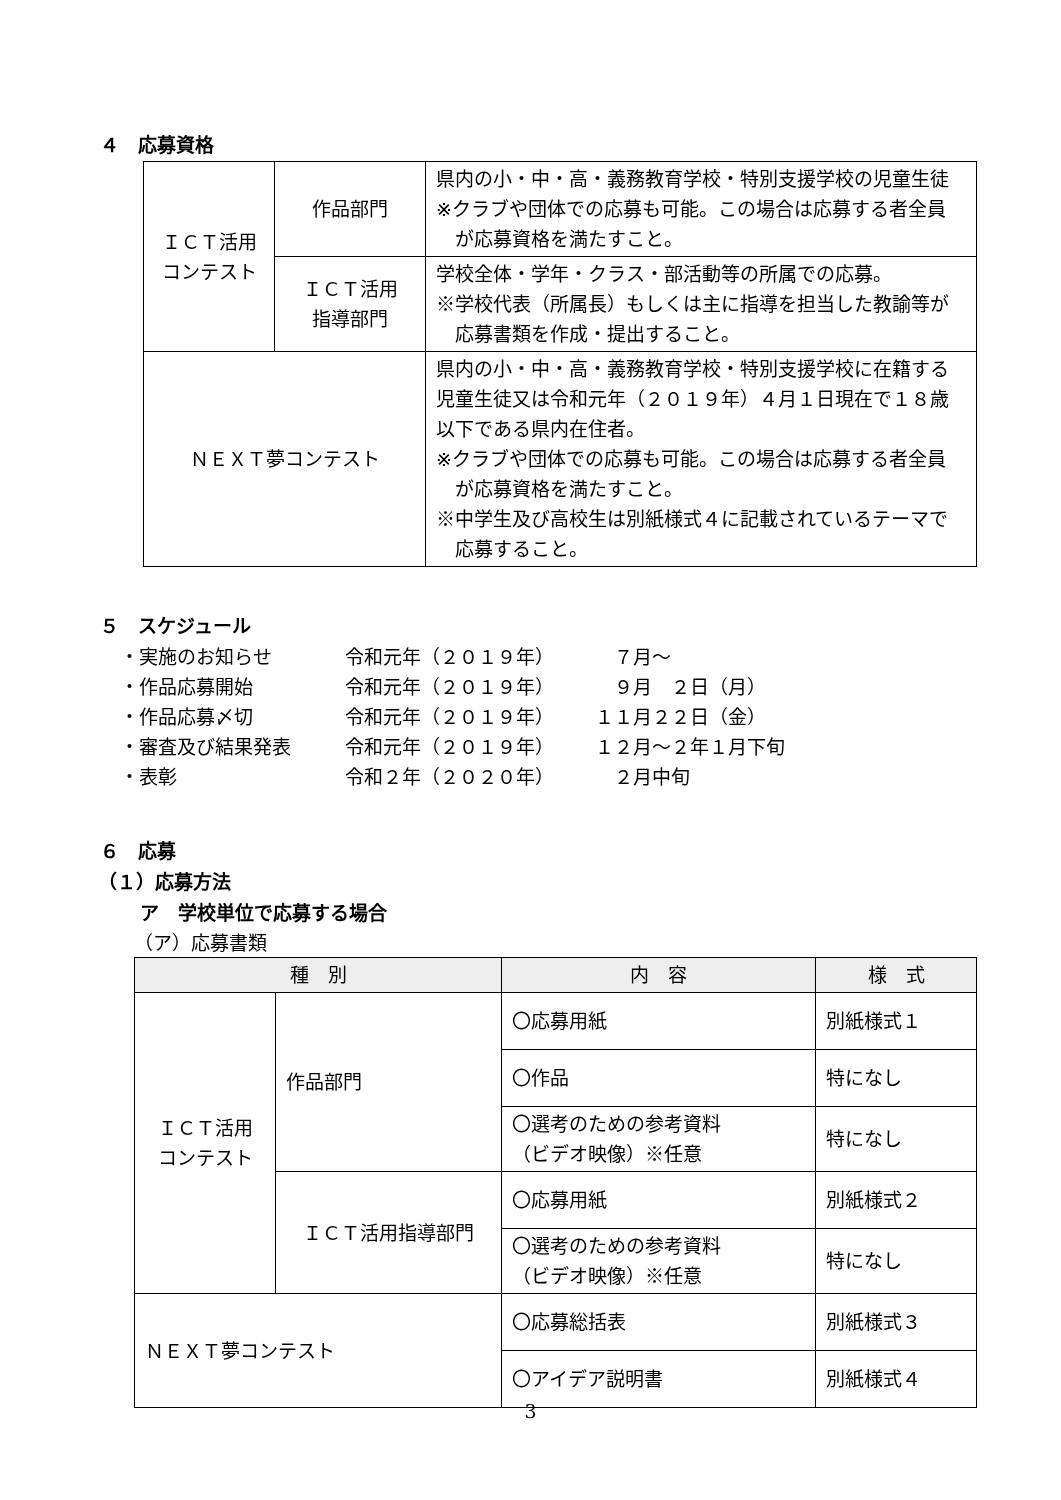４　応募資格
| ＩＣＴ活用 コンテスト | 作品部門 | 県内の小・中・高・義務教育学校・特別支援学校の児童生徒 ※クラブや団体での応募も可能。この場合は応募する者全員 が応募資格を満たすこと。 |
| | ＩＣＴ活用 指導部門 | 学校全体・学年・クラス・部活動等の所属での応募。 ※学校代表（所属長）もしくは主に指導を担当した教諭等が 応募書類を作成・提出すること。 |
| ＮＥＸＴ夢コンテスト | | 県内の小・中・高・義務教育学校・特別支援学校に在籍する児童生徒又は令和元年（２０１９年）４月１日現在で１８歳以下である県内在住者。 ※クラブや団体での応募も可能。この場合は応募する者全員 が応募資格を満たすこと。 ※中学生及び高校生は別紙様式４に記載されているテーマで 応募すること。 |
５　スケジュール
・実施のお知らせ 令和元年（２０１９年）　７月～
・作品応募開始 令和元年（２０１９年）　９月　２日（月）
・作品応募〆切 令和元年（２０１９年） １１月２２日（金）
・審査及び結果発表 令和元年（２０１９年） １２月～２年１月下旬
・表彰 令和２年（２０２０年）　２月中旬
６　応募
（１）応募方法
ア　学校単位で応募する場合
（ア）応募書類
| 種 別 | | 内 容 | 様 式 |
| --- | --- | --- | --- |
| ＩＣＴ活用 コンテスト | 作品部門 | 〇応募用紙 | 別紙様式１ |
| | | 〇作品 | 特になし |
| | | 〇選考のための参考資料 （ビデオ映像）※任意 | 特になし |
| | ＩＣＴ活用指導部門 | 〇応募用紙 | 別紙様式２ |
| | | 〇選考のための参考資料 （ビデオ映像）※任意 | 特になし |
| ＮＥＸＴ夢コンテスト | | 〇応募総括表 | 別紙様式３ |
| | | 〇アイデア説明書 | 別紙様式４ |
3